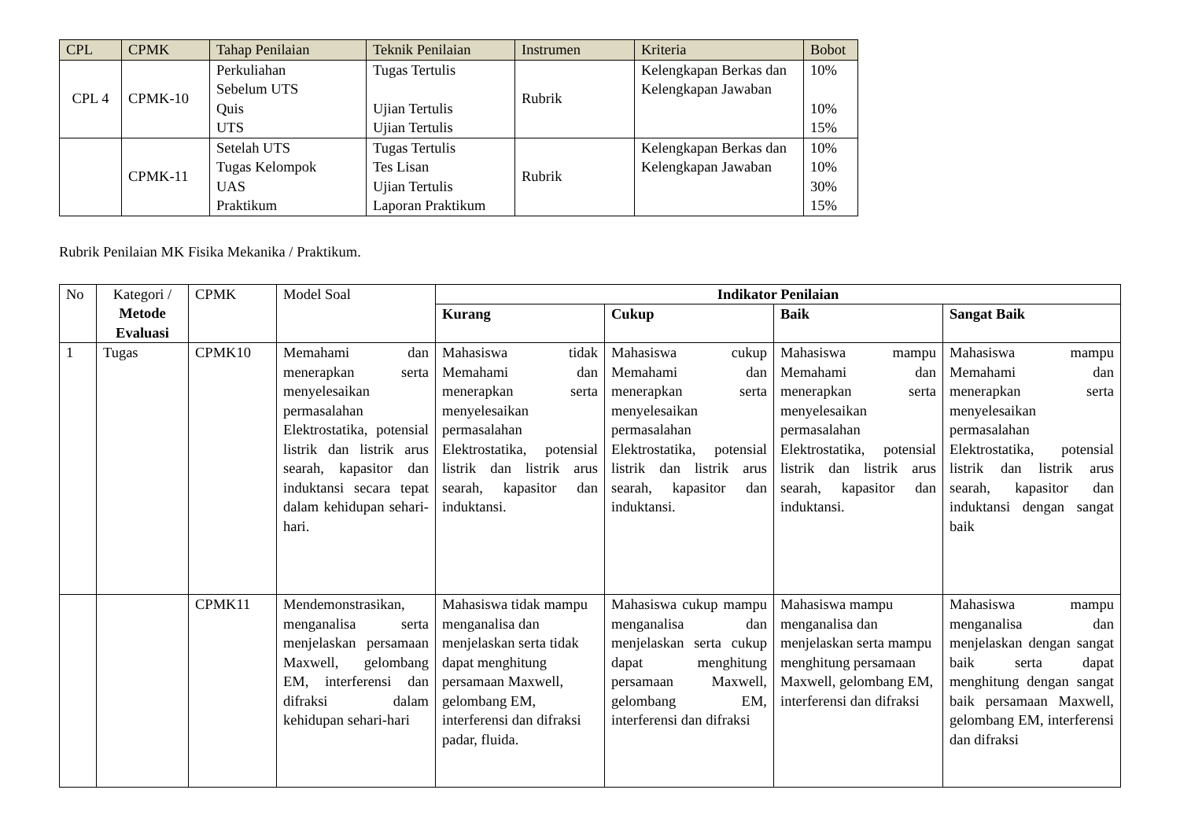| CPL | CPMK | Tahap Penilaian | Teknik Penilaian | Instrumen | Kriteria | Bobot |
| --- | --- | --- | --- | --- | --- | --- |
| CPL 4 | CPMK-10 | Perkuliahan Sebelum UTS Quis UTS | Tugas Tertulis Ujian Tertulis Ujian Tertulis | Rubrik | Kelengkapan Berkas dan Kelengkapan Jawaban | 10% 10% 15% |
| | CPMK-11 | Setelah UTS Tugas Kelompok UAS Praktikum | Tugas Tertulis Tes Lisan Ujian Tertulis Laporan Praktikum | Rubrik | Kelengkapan Berkas dan Kelengkapan Jawaban | 10% 10% 30% 15% |
Rubrik Penilaian MK Fisika Mekanika / Praktikum.
| No | Kategori / Metode Evaluasi | CPMK | Model Soal | Indikator Penilaian | | | |
| | | | | Kurang | Cukup | Baik | Sangat Baik |
| 1 | Tugas | CPMK10 | Memahami dan menerapkan serta menyelesaikan permasalahan Elektrostatika, potensial listrik dan listrik arus searah, kapasitor dan induktansi secara tepat dalam kehidupan sehari-hari. | Mahasiswa tidak Memahami dan menerapkan serta menyelesaikan permasalahan Elektrostatika, potensial listrik dan listrik arus searah, kapasitor dan induktansi. | Mahasiswa cukup Memahami dan menerapkan serta menyelesaikan permasalahan Elektrostatika, potensial listrik dan listrik arus searah, kapasitor dan induktansi. | Mahasiswa mampu Memahami dan menerapkan serta menyelesaikan permasalahan Elektrostatika, potensial listrik dan listrik arus searah, kapasitor dan induktansi. | Mahasiswa mampu Memahami dan menerapkan serta menyelesaikan permasalahan Elektrostatika, potensial listrik dan listrik arus searah, kapasitor dan induktansi dengan sangat baik |
| | | CPMK11 | Mendemonstrasikan, menganalisa serta menjelaskan persamaan Maxwell, gelombang EM, interferensi dan difraksi dalam kehidupan sehari-hari | Mahasiswa tidak mampu menganalisa dan menjelaskan serta tidak dapat menghitung persamaan Maxwell, gelombang EM, interferensi dan difraksi padar, fluida. | Mahasiswa cukup mampu menganalisa dan menjelaskan serta cukup dapat menghitung persamaan Maxwell, gelombang EM, interferensi dan difraksi | Mahasiswa mampu menganalisa dan menjelaskan serta mampu menghitung persamaan Maxwell, gelombang EM, interferensi dan difraksi | Mahasiswa mampu menganalisa dan menjelaskan dengan sangat baik serta dapat menghitung dengan sangat baik persamaan Maxwell, gelombang EM, interferensi dan difraksi |